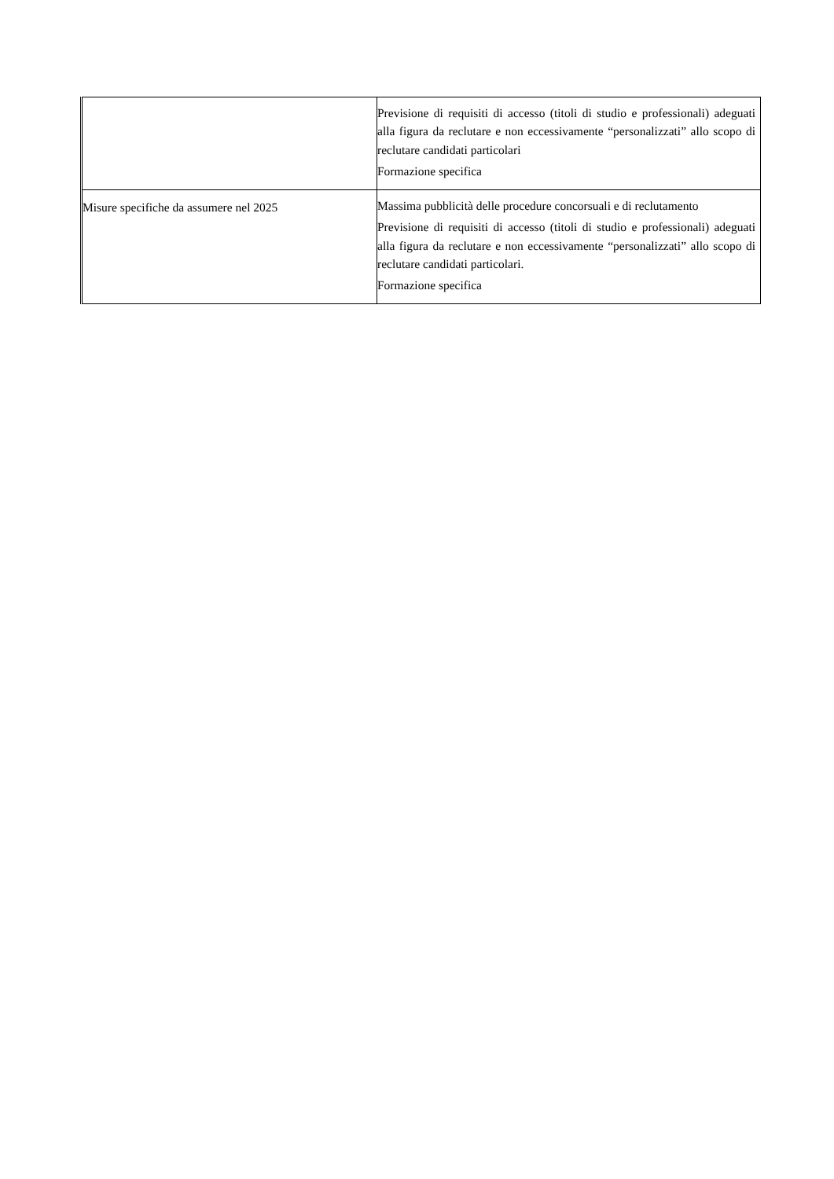| | Previsione di requisiti di accesso (titoli di studio e professionali) adeguati alla figura da reclutare e non eccessivamente “personalizzati” allo scopo di reclutare candidati particolari Formazione specifica |
| Misure specifiche da assumere nel 2025 | Massima pubblicità delle procedure concorsuali e di reclutamento Previsione di requisiti di accesso (titoli di studio e professionali) adeguati alla figura da reclutare e non eccessivamente “personalizzati” allo scopo di reclutare candidati particolari. Formazione specifica |